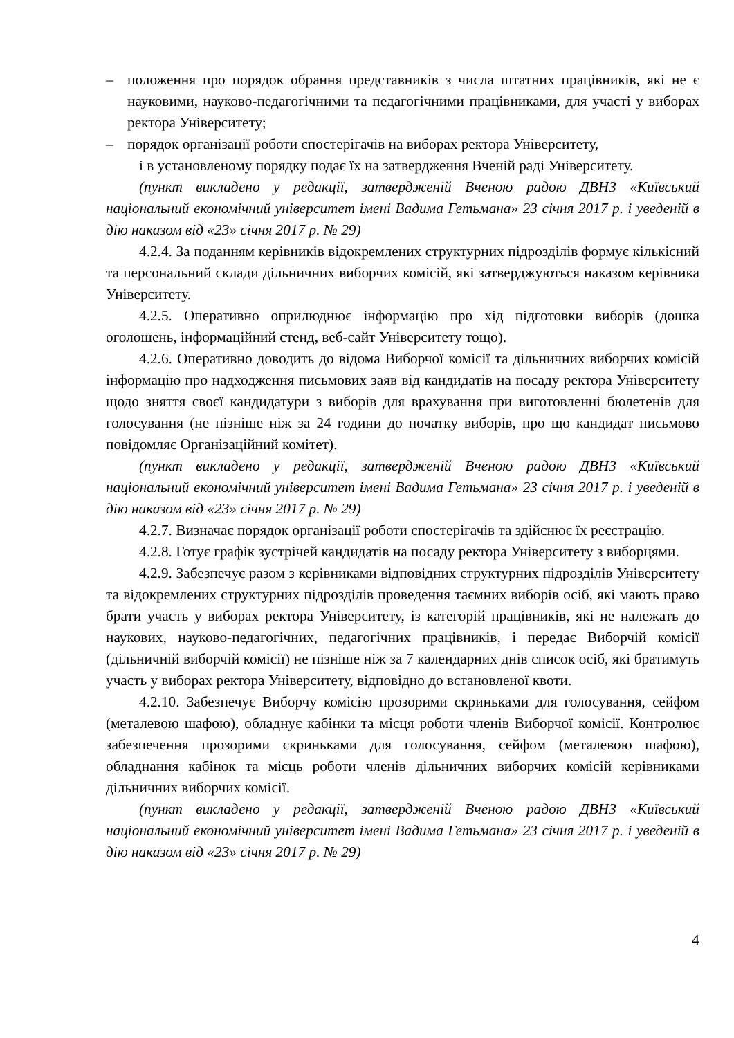– положення про порядок обрання представників з числа штатних працівників, які не є науковими, науково-педагогічними та педагогічними працівниками, для участі у виборах ректора Університету;
– порядок організації роботи спостерігачів на виборах ректора Університету,
і в установленому порядку подає їх на затвердження Вченій раді Університету.
(пункт викладено у редакції, затвердженій Вченою радою ДВНЗ «Київський національний економічний університет імені Вадима Гетьмана» 23 січня 2017 р. і уведеній в дію наказом від «23» січня 2017 р. № 29)
4.2.4. За поданням керівників відокремлених структурних підрозділів формує кількісний та персональний склади дільничних виборчих комісій, які затверджуються наказом керівника Університету.
4.2.5. Оперативно оприлюднює інформацію про хід підготовки виборів (дошка оголошень, інформаційний стенд, веб-сайт Університету тощо).
4.2.6. Оперативно доводить до відома Виборчої комісії та дільничних виборчих комісій інформацію про надходження письмових заяв від кандидатів на посаду ректора Університету щодо зняття своєї кандидатури з виборів для врахування при виготовленні бюлетенів для голосування (не пізніше ніж за 24 години до початку виборів, про що кандидат письмово повідомляє Організаційний комітет).
(пункт викладено у редакції, затвердженій Вченою радою ДВНЗ «Київський національний економічний університет імені Вадима Гетьмана» 23 січня 2017 р. і уведеній в дію наказом від «23» січня 2017 р. № 29)
4.2.7. Визначає порядок організації роботи спостерігачів та здійснює їх реєстрацію.
4.2.8. Готує графік зустрічей кандидатів на посаду ректора Університету з виборцями.
4.2.9. Забезпечує разом з керівниками відповідних структурних підрозділів Університету та відокремлених структурних підрозділів проведення таємних виборів осіб, які мають право брати участь у виборах ректора Університету, із категорій працівників, які не належать до наукових, науково-педагогічних, педагогічних працівників, і передає Виборчій комісії (дільничній виборчій комісії) не пізніше ніж за 7 календарних днів список осіб, які братимуть участь у виборах ректора Університету, відповідно до встановленої квоти.
4.2.10. Забезпечує Виборчу комісію прозорими скриньками для голосування, сейфом (металевою шафою), обладнує кабінки та місця роботи членів Виборчої комісії. Контролює забезпечення прозорими скриньками для голосування, сейфом (металевою шафою), обладнання кабінок та місць роботи членів дільничних виборчих комісій керівниками дільничних виборчих комісії.
(пункт викладено у редакції, затвердженій Вченою радою ДВНЗ «Київський національний економічний університет імені Вадима Гетьмана» 23 січня 2017 р. і уведеній в дію наказом від «23» січня 2017 р. № 29)
4